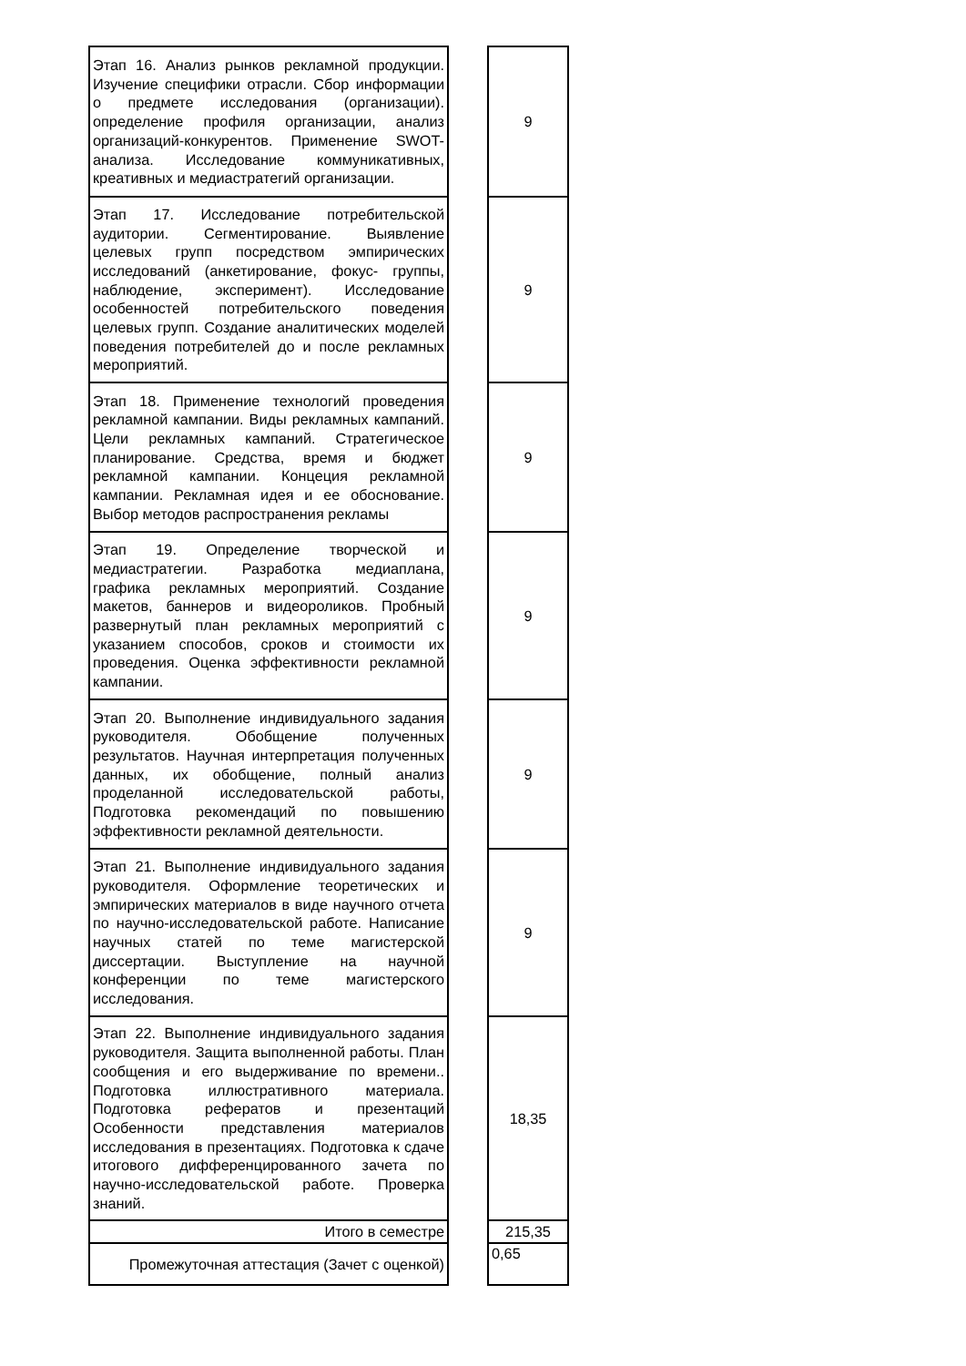| Этап 16. Анализ рынков рекламной продукции. Изучение специфики отрасли. Сбор информации о предмете исследования (организации). определение профиля организации, анализ организаций-конкурентов. Применение SWOT-анализа. Исследование коммуникативных, креативных и медиастратегий организации. | | 9 |
| Этап 17. Исследование потребительской аудитории. Сегментирование. Выявление целевых групп посредством эмпирических исследований (анкетирование, фокус- группы, наблюдение, эксперимент). Исследование особенностей потребительского поведения целевых групп. Создание аналитических моделей поведения потребителей до и после рекламных мероприятий. | | 9 |
| Этап 18. Применение технологий проведения рекламной кампании. Виды рекламных кампаний. Цели рекламных кампаний. Стратегическое планирование. Средства, время и бюджет рекламной кампании. Концеция рекламной кампании. Рекламная идея и ее обоснование. Выбор методов распространения рекламы | | 9 |
| Этап 19. Определение творческой и медиастратегии. Разработка медиаплана, графика рекламных мероприятий. Создание макетов, баннеров и видеороликов. Пробный развернутый план рекламных мероприятий с указанием способов, сроков и стоимости их проведения. Оценка эффективности рекламной кампании. | | 9 |
| Этап 20. Выполнение индивидуального задания руководителя. Обобщение полученных результатов. Научная интерпретация полученных данных, их обобщение, полный анализ проделанной исследовательской работы, Подготовка рекомендаций по повышению эффективности рекламной деятельности. | | 9 |
| Этап 21. Выполнение индивидуального задания руководителя. Оформление теоретических и эмпирических материалов в виде научного отчета по научно-исследовательской работе. Написание научных статей по теме магистерской диссертации. Выступление на научной конференции по теме магистерского исследования. | | 9 |
| Этап 22. Выполнение индивидуального задания руководителя. Защита выполненной работы. План сообщения и его выдерживание по времени.. Подготовка иллюстративного материала. Подготовка рефератов и презентаций Особенности представления материалов исследования в презентациях. Подготовка к сдаче итогового дифференцированного зачета по научно-исследовательской работе. Проверка знаний. | | 18,35 |
| Итого в семестре | | 215,35 |
| Промежуточная аттестация (Зачет с оценкой) | | 0,65 |